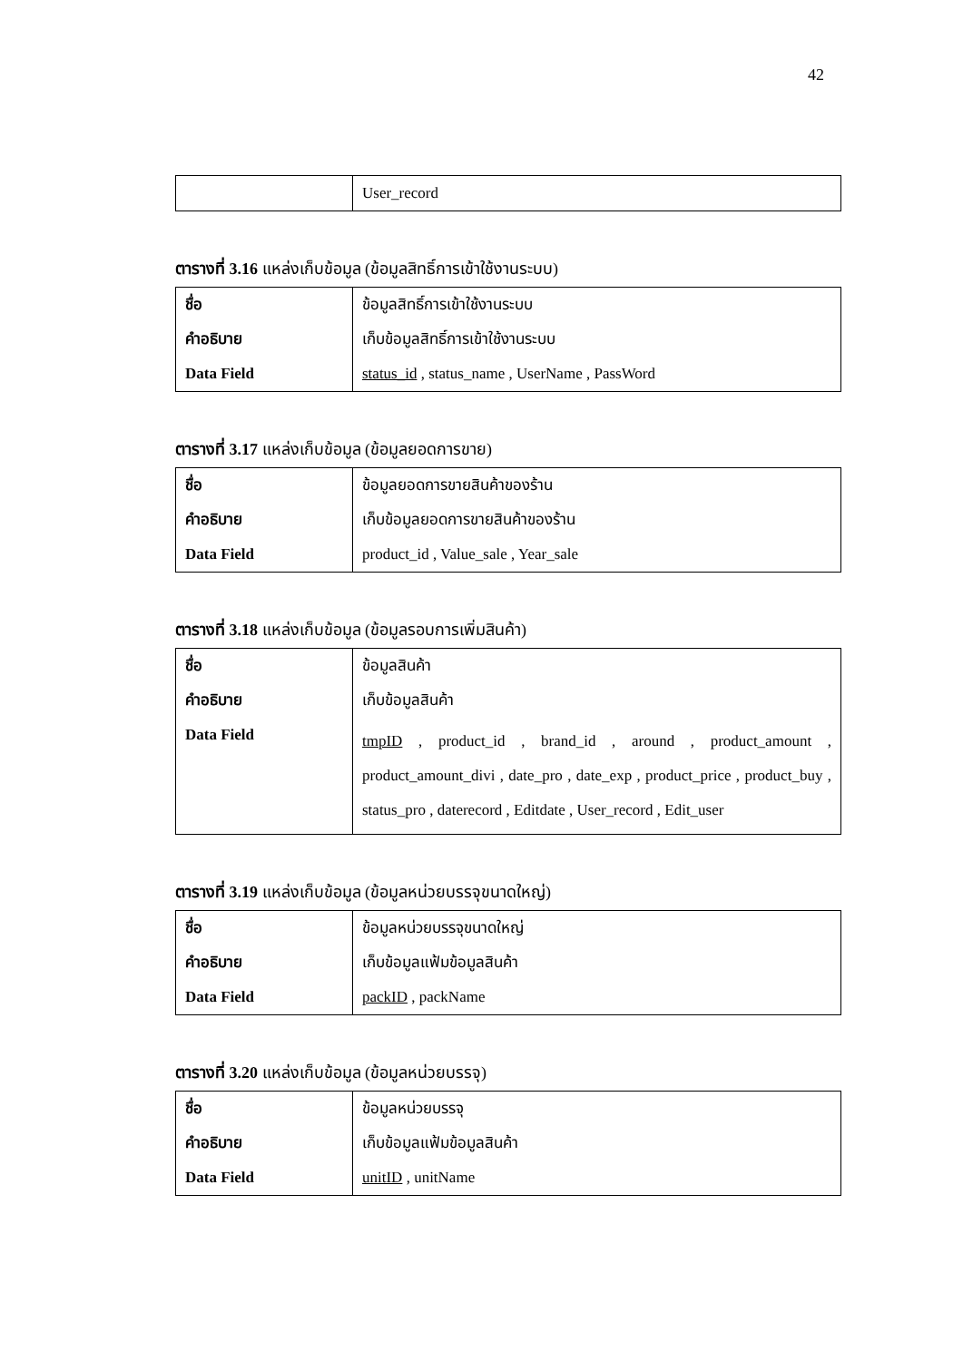42
| | User_record |
ตารางที่ 3.16 แหล่งเก็บข้อมูล (ข้อมูลสิทธิ์การเข้าใช้งานระบบ)
| ชื่อ | ข้อมูลสิทธิ์การเข้าใช้งานระบบ |
| คำอธิบาย | เก็บข้อมูลสิทธิ์การเข้าใช้งานระบบ |
| Data Field | status_id , status_name , UserName , PassWord |
ตารางที่ 3.17 แหล่งเก็บข้อมูล (ข้อมูลยอดการขาย)
| ชื่อ | ข้อมูลยอดการขายสินค้าของร้าน |
| คำอธิบาย | เก็บข้อมูลยอดการขายสินค้าของร้าน |
| Data Field | product_id , Value_sale , Year_sale |
ตารางที่ 3.18 แหล่งเก็บข้อมูล (ข้อมูลรอบการเพิ่มสินค้า)
| ชื่อ | ข้อมูลสินค้า |
| คำอธิบาย | เก็บข้อมูลสินค้า |
| Data Field | tmpID , product_id , brand_id , around , product_amount , product_amount_divi , date_pro , date_exp , product_price , product_buy , status_pro , daterecord , Editdate , User_record , Edit_user |
ตารางที่ 3.19 แหล่งเก็บข้อมูล (ข้อมูลหน่วยบรรจุขนาดใหญ่)
| ชื่อ | ข้อมูลหน่วยบรรจุขนาดใหญ่ |
| คำอธิบาย | เก็บข้อมูลแฟ้มข้อมูลสินค้า |
| Data Field | packID , packName |
ตารางที่ 3.20 แหล่งเก็บข้อมูล (ข้อมูลหน่วยบรรจุ)
| ชื่อ | ข้อมูลหน่วยบรรจุ |
| คำอธิบาย | เก็บข้อมูลแฟ้มข้อมูลสินค้า |
| Data Field | unitID , unitName |